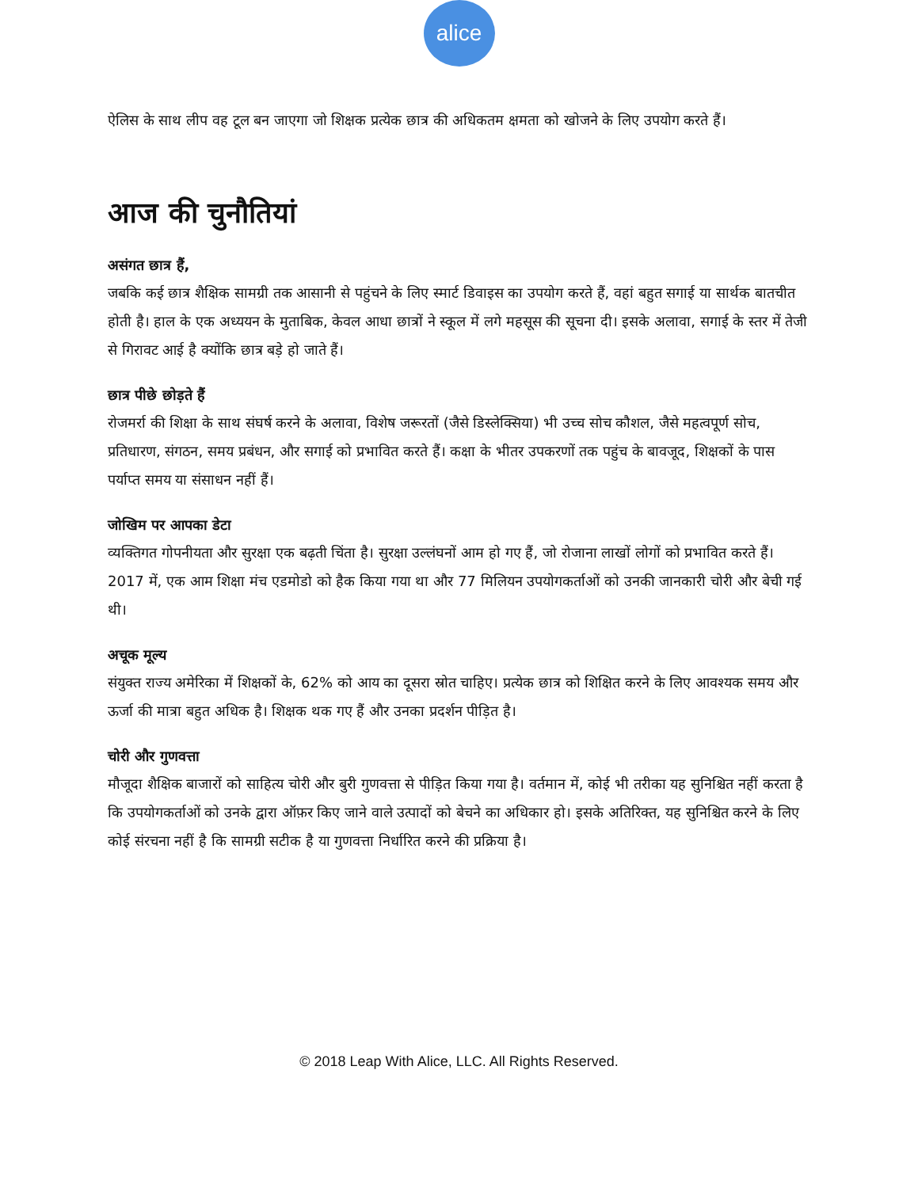alice
ऐलिस के साथ लीप वह टूल बन जाएगा जो शिक्षक प्रत्येक छात्र की अधिकतम क्षमता को खोजने के लिए उपयोग करते हैं।
आज की चुनौतियां
असंगत छात्र हैं,
जबकि कई छात्र शैक्षिक सामग्री तक आसानी से पहुंचने के लिए स्मार्ट डिवाइस का उपयोग करते हैं, वहां बहुत सगाई या सार्थक बातचीत होती है। हाल के एक अध्ययन के मुताबिक, केवल आधा छात्रों ने स्कूल में लगे महसूस की सूचना दी। इसके अलावा, सगाई के स्तर में तेजी से गिरावट आई है क्योंकि छात्र बड़े हो जाते हैं।
छात्र पीछे छोड़ते हैं
रोजमर्रा की शिक्षा के साथ संघर्ष करने के अलावा, विशेष जरूरतों (जैसे डिस्लेक्सिया) भी उच्च सोच कौशल, जैसे महत्वपूर्ण सोच, प्रतिधारण, संगठन, समय प्रबंधन, और सगाई को प्रभावित करते हैं। कक्षा के भीतर उपकरणों तक पहुंच के बावजूद, शिक्षकों के पास पर्याप्त समय या संसाधन नहीं हैं।
जोखिम पर आपका डेटा
व्यक्तिगत गोपनीयता और सुरक्षा एक बढ़ती चिंता है। सुरक्षा उल्लंघनों आम हो गए हैं, जो रोजाना लाखों लोगों को प्रभावित करते हैं। 2017 में, एक आम शिक्षा मंच एडमोडो को हैक किया गया था और 77 मिलियन उपयोगकर्ताओं को उनकी जानकारी चोरी और बेची गई थी।
अचूक मूल्य
संयुक्त राज्य अमेरिका में शिक्षकों के, 62% को आय का दूसरा स्रोत चाहिए। प्रत्येक छात्र को शिक्षित करने के लिए आवश्यक समय और ऊर्जा की मात्रा बहुत अधिक है। शिक्षक थक गए हैं और उनका प्रदर्शन पीड़ित है।
चोरी और गुणवत्ता
मौजूदा शैक्षिक बाजारों को साहित्य चोरी और बुरी गुणवत्ता से पीड़ित किया गया है। वर्तमान में, कोई भी तरीका यह सुनिश्चित नहीं करता है कि उपयोगकर्ताओं को उनके द्वारा ऑफ़र किए जाने वाले उत्पादों को बेचने का अधिकार हो। इसके अतिरिक्त, यह सुनिश्चित करने के लिए कोई संरचना नहीं है कि सामग्री सटीक है या गुणवत्ता निर्धारित करने की प्रक्रिया है।
© 2018 Leap With Alice, LLC. All Rights Reserved.